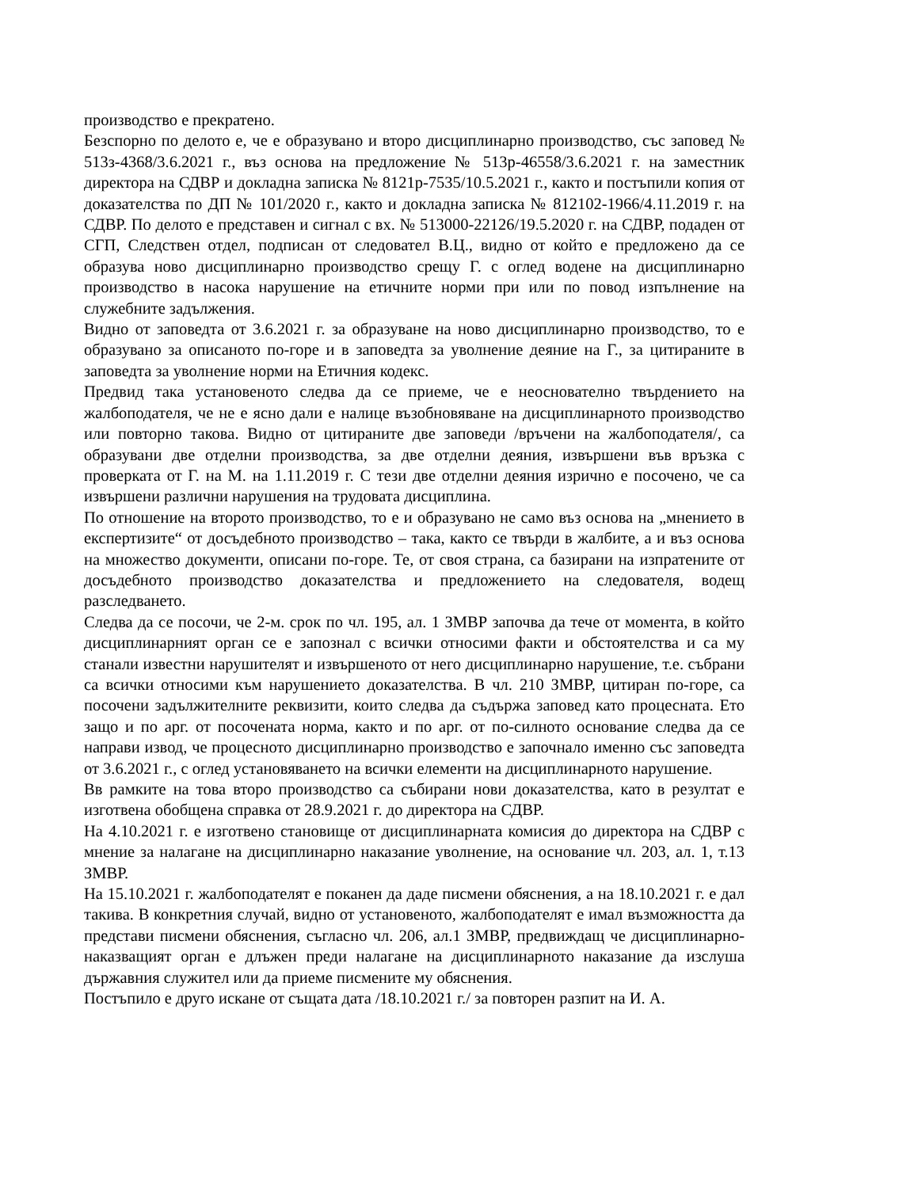производство е прекратено.
Безспорно по делото е, че е образувано и второ дисциплинарно производство, със заповед № 513з-4368/3.6.2021 г., въз основа на предложение № 513р-46558/3.6.2021 г. на заместник директора на СДВР и докладна записка № 8121р-7535/10.5.2021 г., както и постъпили копия от доказателства по ДП № 101/2020 г., както и докладна записка № 812102-1966/4.11.2019 г. на СДВР. По делото е представен и сигнал с вх. № 513000-22126/19.5.2020 г. на СДВР, подаден от СГП, Следствен отдел, подписан от следовател В.Ц., видно от който е предложено да се образува ново дисциплинарно производство срещу Г. с оглед водене на дисциплинарно производство в насока нарушение на етичните норми при или по повод изпълнение на служебните задължения.
Видно от заповедта от 3.6.2021 г. за образуване на ново дисциплинарно производство, то е образувано за описаното по-горе и в заповедта за уволнение деяние на Г., за цитираните в заповедта за уволнение норми на Етичния кодекс.
Предвид така установеното следва да се приеме, че е неоснователно твърдението на жалбоподателя, че не е ясно дали е налице възобновяване на дисциплинарното производство или повторно такова. Видно от цитираните две заповеди /връчени на жалбоподателя/, са образувани две отделни производства, за две отделни деяния, извършени във връзка с проверката от Г. на М. на 1.11.2019 г. С тези две отделни деяния изрично е посочено, че са извършени различни нарушения на трудовата дисциплина.
По отношение на второто производство, то е и образувано не само въз основа на „мнението в експертизите“ от досъдебното производство – така, както се твърди в жалбите, а и въз основа на множество документи, описани по-горе. Те, от своя страна, са базирани на изпратените от досъдебното производство доказателства и предложението на следователя, водещ разследването.
Следва да се посочи, че 2-м. срок по чл. 195, ал. 1 ЗМВР започва да тече от момента, в който дисциплинарният орган се е запознал с всички относими факти и обстоятелства и са му станали известни нарушителят и извършеното от него дисциплинарно нарушение, т.е. събрани са всички относими към нарушението доказателства. В чл. 210 ЗМВР, цитиран по-горе, са посочени задължителните реквизити, които следва да съдържа заповед като процесната. Ето защо и по арг. от посочената норма, както и по арг. от по-силното основание следва да се направи извод, че процесното дисциплинарно производство е започнало именно със заповедта от 3.6.2021 г., с оглед установяването на всички елементи на дисциплинарното нарушение.
Вв рамките на това второ производство са събирани нови доказателства, като в резултат е изготвена обобщена справка от 28.9.2021 г. до директора на СДВР.
На 4.10.2021 г. е изготвено становище от дисциплинарната комисия до директора на СДВР с мнение за налагане на дисциплинарно наказание уволнение, на основание чл. 203, ал. 1, т.13 ЗМВР.
На 15.10.2021 г. жалбоподателят е поканен да даде писмени обяснения, а на 18.10.2021 г. е дал такива. В конкретния случай, видно от установеното, жалбоподателят е имал възможността да представи писмени обяснения, съгласно чл. 206, ал.1 ЗМВР, предвиждащ че дисциплинарно-наказващият орган е длъжен преди налагане на дисциплинарното наказание да изслуша държавния служител или да приеме писмените му обяснения.
Постъпило е друго искане от същата дата /18.10.2021 г./ за повторен разпит на И. А.